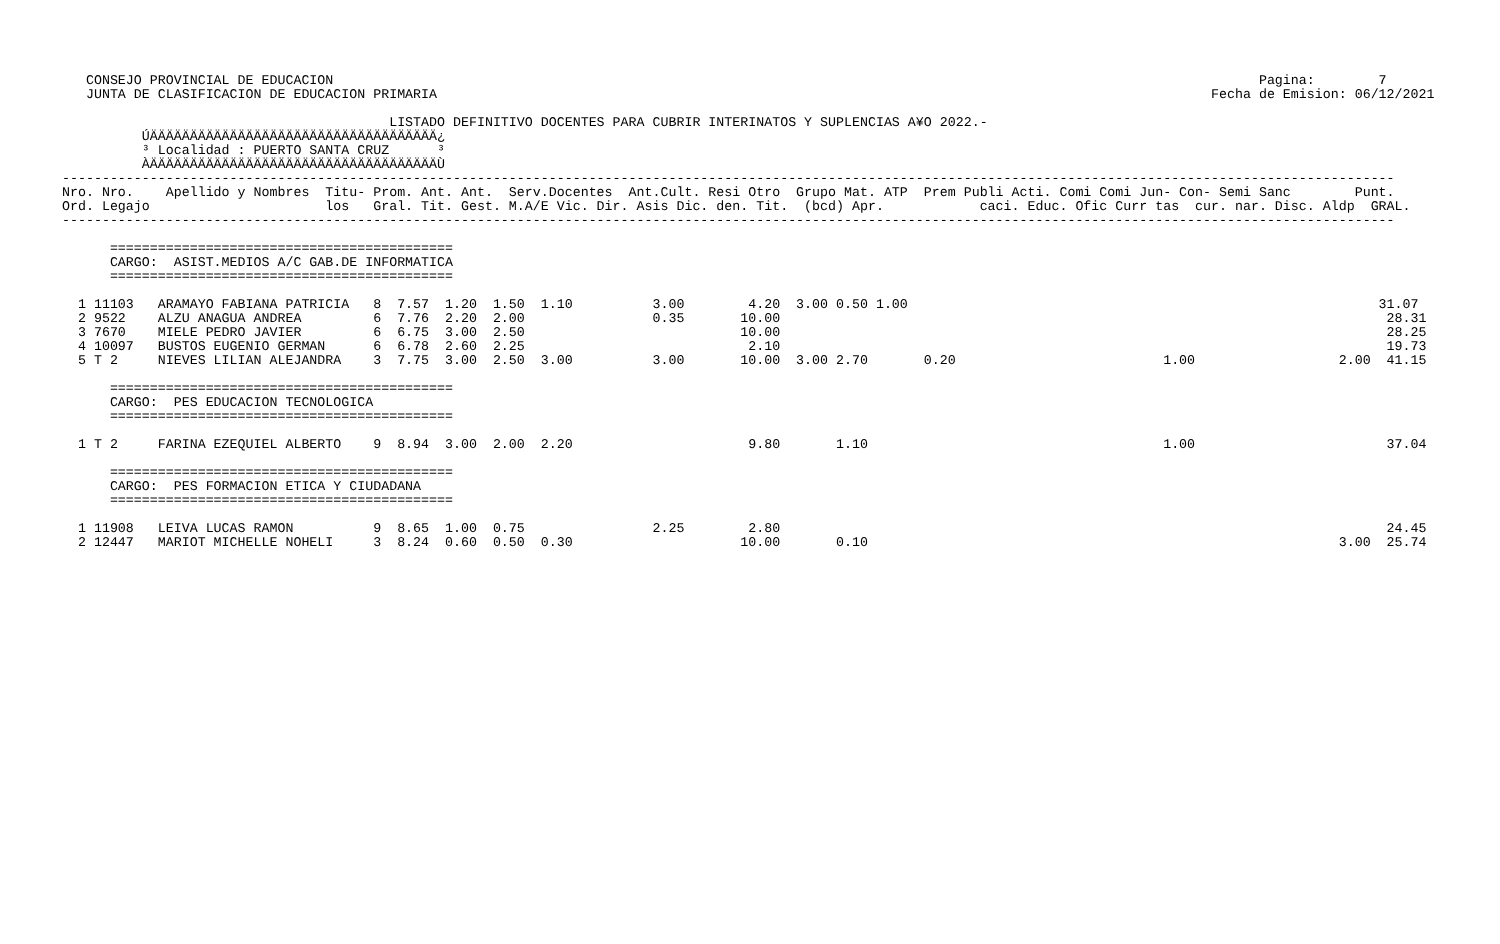CONSEJO PROVINCIAL DE EDUCACION                                                                                                                    Pagina:        7
   JUNTA DE CLASIFICACION DE EDUCACION PRIMARIA                                                                                                 Fecha de Emision: 06/12/2021

                                         LISTADO DEFINITIVO DOCENTES PARA CUBRIR INTERINATOS Y SUPLENCIAS A¥O 2022.-
          ÚÄÄÄÄÄÄÄÄÄÄÄÄÄÄÄÄÄÄÄÄÄÄÄÄÄÄÄÄÄÄÄÄÄÄÄÄ¿
          ³ Localidad : PUERTO SANTA CRUZ      ³
          ÀÄÄÄÄÄÄÄÄÄÄÄÄÄÄÄÄÄÄÄÄÄÄÄÄÄÄÄÄÄÄÄÄÄÄÄÄÙ
-----------------------------------------------------------------------------------------------------------------------------------------------------------------------
Nro. Nro.    Apellido y Nombres  Titu- Prom. Ant. Ant.  Serv.Docentes  Ant.Cult. Resi Otro  Grupo Mat. ATP  Prem Publi Acti. Comi Comi Jun- Con- Semi Sanc        Punt.
Ord. Legajo                      los   Gral. Tit. Gest. M.A/E Vic. Dir. Asis Dic. den. Tit.  (bcd) Apr.            caci. Educ. Ofic Curr tas  cur. nar. Disc. Aldp  GRAL.
-----------------------------------------------------------------------------------------------------------------------------------------------------------------------

      ===========================================
      CARGO:  ASIST.MEDIOS A/C GAB.DE INFORMATICA
      ===========================================

  1 11103   ARAMAYO FABIANA PATRICIA   8  7.57  1.20  1.50  1.10          3.00        4.20  3.00 0.50 1.00                                                           31.07
  2 9522    ALZU ANAGUA ANDREA         6  7.76  2.20  2.00                0.35       10.00                                                                            28.31
  3 7670    MIELE PEDRO JAVIER         6  6.75  3.00  2.50                           10.00                                                                            28.25
  4 10097   BUSTOS EUGENIO GERMAN      6  6.78  2.60  2.25                            2.10                                                                            19.73
  5 T 2     NIEVES LILIAN ALEJANDRA    3  7.75  3.00  2.50  3.00          3.00       10.00  3.00 2.70       0.20                          1.00                  2.00  41.15

      ===========================================
      CARGO:  PES EDUCACION TECNOLOGICA
      ===========================================

  1 T 2     FARINA EZEQUIEL ALBERTO    9  8.94  3.00  2.00  2.20                      9.80       1.10                                     1.00                        37.04

      ===========================================
      CARGO:  PES FORMACION ETICA Y CIUDADANA
      ===========================================

  1 11908   LEIVA LUCAS RAMON          9  8.65  1.00  0.75                2.25        2.80                                                                            24.45
  2 12447   MARIOT MICHELLE NOHELI     3  8.24  0.60  0.50  0.30                     10.00       0.10                                                           3.00  25.74